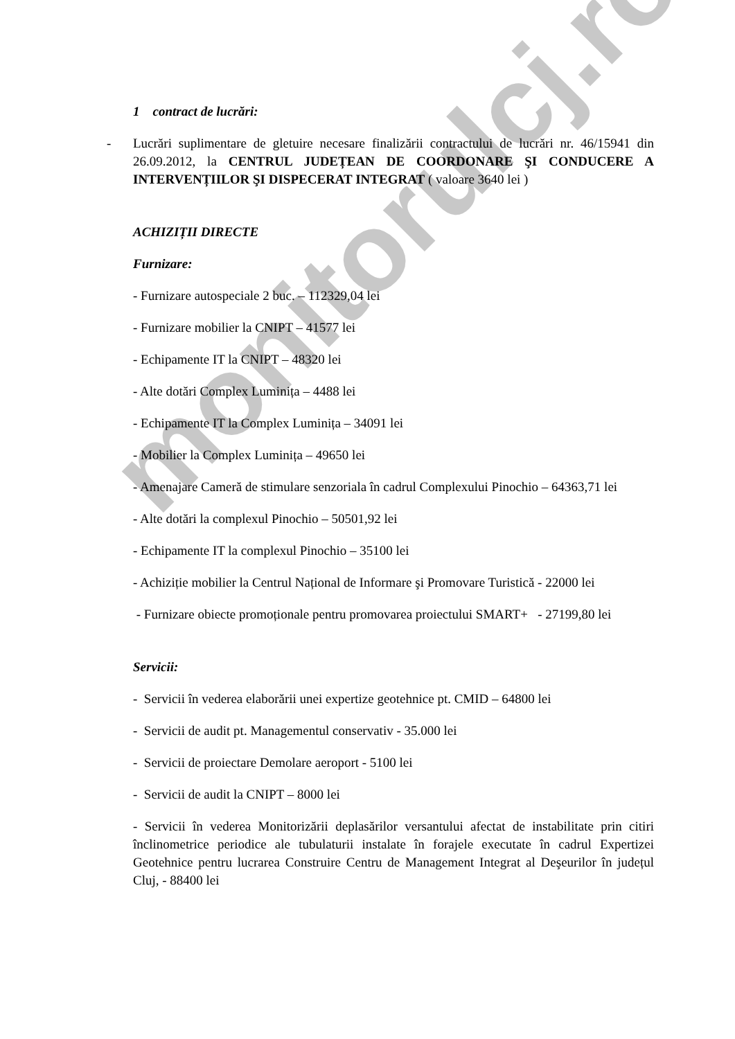monitorulcj.ro
1 contract de lucrări:
- Lucrări suplimentare de gletuire necesare finalizării contractului de lucrări nr. 46/15941 din 26.09.2012, la CENTRUL JUDEȚEAN DE COORDONARE ŞI CONDUCERE A INTERVENȚIILOR ŞI DISPECERAT INTEGRAT ( valoare 3640 lei )
ACHIZIȚII DIRECTE
Furnizare:
- Furnizare autospeciale 2 buc. – 112329,04 lei
- Furnizare mobilier la CNIPT – 41577 lei
- Echipamente IT la CNIPT – 48320 lei
- Alte dotări Complex Luminița – 4488 lei
- Echipamente IT la Complex Luminița – 34091 lei
- Mobilier la Complex Luminița – 49650 lei
- Amenajare Cameră de stimulare senzoriala în cadrul Complexului Pinochio – 64363,71 lei
- Alte dotări la complexul Pinochio – 50501,92 lei
- Echipamente IT la complexul Pinochio – 35100 lei
- Achiziție mobilier la Centrul Național de Informare şi Promovare Turistică - 22000 lei
- Furnizare obiecte promoționale pentru promovarea proiectului SMART+ - 27199,80 lei
Servicii:
- Servicii în vederea elaborării unei expertize geotehnice pt. CMID – 64800 lei
- Servicii de audit pt. Managementul conservativ - 35.000 lei
- Servicii de proiectare Demolare aeroport - 5100 lei
- Servicii de audit la CNIPT – 8000 lei
- Servicii în vederea Monitorizării deplasărilor versantului afectat de instabilitate prin citiri înclinometrice periodice ale tubulaturii instalate în forajele executate în cadrul Expertizei Geotehnice pentru lucrarea Construire Centru de Management Integrat al Deşeurilor în județul Cluj, - 88400 lei